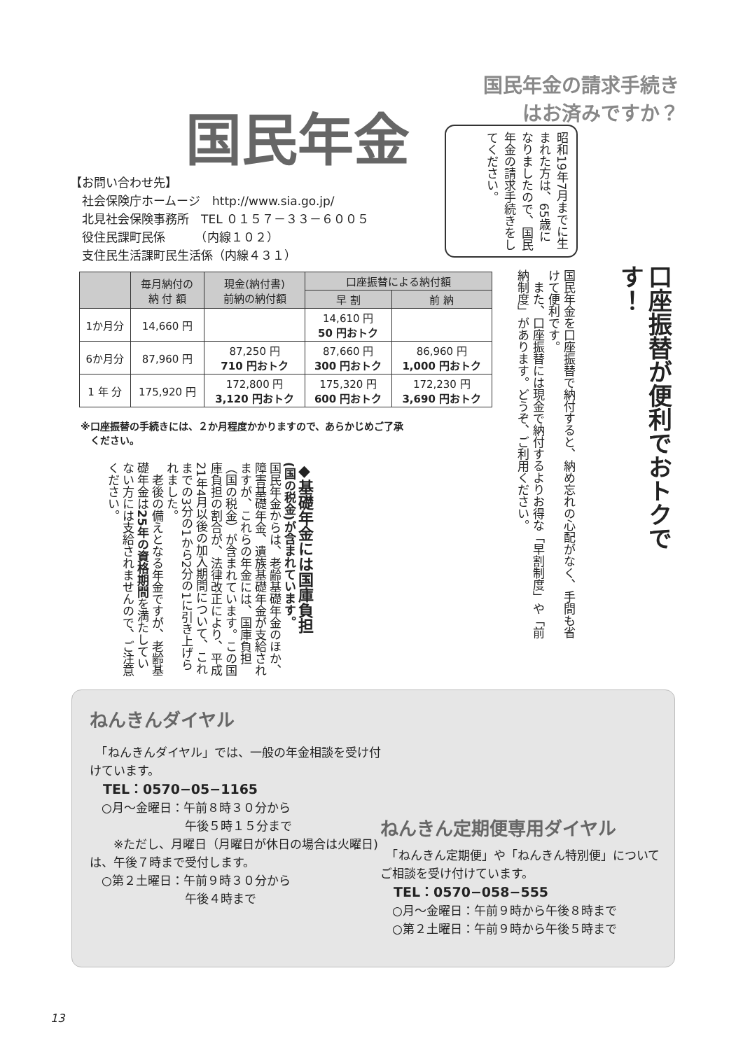国民年金の請求手続き
はお済みですか？
国民年金
昭和19年7月までに生まれた方は、65歳になりましたので、国民年金の請求手続きをしてください。
【お問い合わせ先】
　社会保険庁ホームージ　http://www.sia.go.jp/
　北見社会保険事務所　TEL ０１５７－３３－６００５
　役住民課町民係　　　（内線１０２）
　支住民生活課町民生活係（内線４３１）
口座振替が便利でおトクです！
国民年金を口座振替で納付すると、納め忘れの心配がなく、手間も省けて便利です。
　また、口座振替には現金で納付するよりお得な「早割制度」や「前納制度」があります。どうぞ、ご利用ください。
| | 毎月納付の 納 付 額 | 現金(納付書) 前納の納付額 | 口座振替による納付額 | |
| --- | --- | --- | --- | --- |
| | | | 早 割 | 前 納 |
| 1か月分 | 14,660 円 | | 14,610 円 50 円おトク | |
| 6か月分 | 87,960 円 | 87,250 円 710 円おトク | 87,660 円 300 円おトク | 86,960 円 1,000 円おトク |
| 1 年 分 | 175,920 円 | 172,800 円 3,120 円おトク | 175,320 円 600 円おトク | 172,230 円 3,690 円おトク |
※口座振替の手続きには、２か月程度かかりますので、あらかじめご了承
　ください。
◆基礎年金には国庫負担
(国の税金)が含まれています。
国民年金からは、老齢基礎年金のほか、障害基礎年金、遺族基礎年金が支給されますが、これらの年金には、国庫負担（国の税金）が含まれています。この国庫負担の割合が、法律改正により、平成21年4月以後の加入期間について、これまでの3分の1から2分の1に引き上げられました。
　老後の備えとなる年金ですが、老齢基礎年金は25年の資格期間を満たしていない方には支給されませんので、ご注意ください。
ねんきんダイヤル
　「ねんきんダイヤル」では、一般の年金相談を受け付けています。
　TEL：0570−05−1165
　○月～金曜日：午前８時３０分から
　　　　　　　　午後５時１５分まで
　　※ただし、月曜日（月曜日が休日の場合は火曜日)は、午後７時まで受付します。
　○第２土曜日：午前９時３０分から
　　　　　　　　午後４時まで
ねんきん定期便専用ダイヤル
　「ねんきん定期便」や「ねんきん特別便」についてご相談を受け付けています。
　TEL：0570−058−555
　○月～金曜日：午前９時から午後８時まで
　○第２土曜日：午前９時から午後５時まで
13